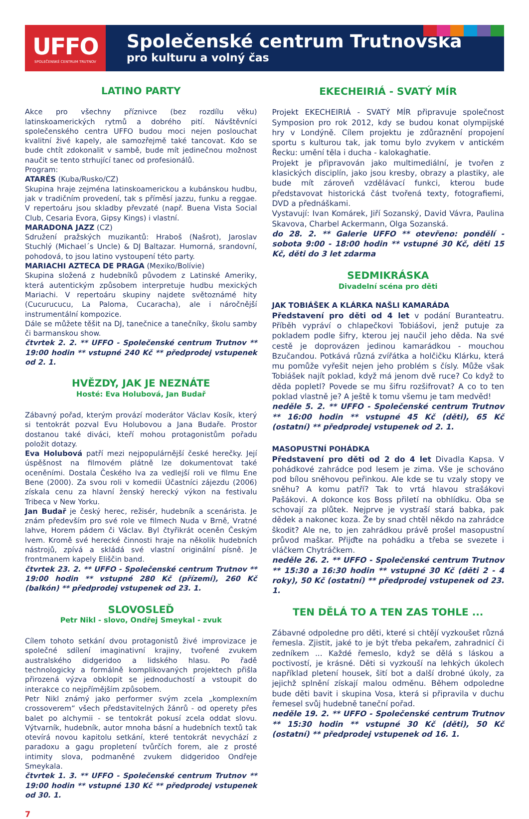UFFO
SPOLEČENSKÉ CENTRUM TRUTNOV
Společenské centrum Trutnovska
pro kulturu a volný čas
LATINO PARTY
Akce pro všechny příznivce (bez rozdílu věku) latinskoamerických rytmů a dobrého pití. Návštěvníci společenského centra UFFO budou moci nejen poslouchat kvalitní živé kapely, ale samozřejmě také tancovat. Kdo se bude chtít zdokonalit v sambě, bude mít jedinečnou možnost naučit se tento strhující tanec od profesionálů.
Program:
ATARÉS (Kuba/Rusko/CZ)
Skupina hraje zejména latinskoamerickou a kubánskou hudbu, jak v tradičním provedení, tak s příměsí jazzu, funku a reggae. V repertoáru jsou skladby převzaté (např. Buena Vista Social Club, Cesaria Evora, Gipsy Kings) i vlastní.
MARADONA JAZZ (CZ)
Sdružení pražských muzikantů: Hraboš (Našrot), Jaroslav Stuchlý (Michael´s Uncle) & DJ Baltazar. Humorná, srandovní, pohodová, to jsou latino vystoupení této party.
MARIACHI AZTECA DE PRAGA (Mexiko/Bolívie)
Skupina složená z hudebníků původem z Latinské Ameriky, která autentickým způsobem interpretuje hudbu mexických Mariachi. V repertoáru skupiny najdete světoznámé hity (Cucurucucu, La Paloma, Cucaracha), ale i náročnější instrumentální kompozice.
Dále se můžete těšit na DJ, tanečnice a tanečníky, školu samby či barmanskou show.
čtvrtek 2. 2. ** UFFO - Společenské centrum Trutnov ** 19:00 hodin ** vstupné 240 Kč ** předprodej vstupenek od 2. 1.
HVĚZDY, JAK JE NEZNÁTE
Hosté: Eva Holubová, Jan Budař
Zábavný pořad, kterým provází moderátor Václav Kosík, který si tentokrát pozval Evu Holubovou a Jana Budaře. Prostor dostanou také diváci, kteří mohou protagonistům pořadu položit dotazy.
Eva Holubová patří mezi nejpopulárnější české herečky. Její úspěšnost na filmovém plátně lze dokumentovat také oceněními. Dostala Českého lva za vedlejší roli ve filmu Ene Bene (2000). Za svou roli v komedii Účastníci zájezdu (2006) získala cenu za hlavní ženský herecký výkon na festivalu Tribeca v New Yorku.
Jan Budař je český herec, režisér, hudebník a scenárista. Je znám především pro své role ve filmech Nuda v Brně, Vratné lahve, Horem pádem či Václav. Byl čtyřikrát oceněn Českým lvem. Kromě své herecké činnosti hraje na několik hudebních nástrojů, zpívá a skládá své vlastní originální písně. Je frontmanem kapely Eliščin band.
čtvrtek 23. 2. ** UFFO - Společenské centrum Trutnov ** 19:00 hodin ** vstupné 280 Kč (přízemí), 260 Kč (balkón) ** předprodej vstupenek od 23. 1.
SLOVOSLEĎ
Petr Nikl - slovo, Ondřej Smeykal - zvuk
Cílem tohoto setkání dvou protagonistů živé improvizace je společné sdílení imaginativní krajiny, tvořené zvukem australského didgeridoo a lidského hlasu. Po řadě technologicky a formálně komplikovaných projektech přišla přirozená výzva obklopit se jednoduchostí a vstoupit do interakce co nejpřímějším způsobem.
Petr Nikl známý jako performer svým zcela „komplexním crossoverem“ všech představitelných žánrů - od operety přes balet po alchymii - se tentokrát pokusí zcela oddat slovu. Výtvarník, hudebník, autor mnoha básní a hudebních textů tak otevírá novou kapitolu setkání, které tentokrát nevychází z paradoxu a gagu propletení tvůrčích forem, ale z prosté intimity slova, podmaněné zvukem didgeridoo Ondřeje Smeykala.
čtvrtek 1. 3. ** UFFO - Společenské centrum Trutnov ** 19:00 hodin ** vstupné 130 Kč ** předprodej vstupenek od 30. 1.
EKECHEIRIÁ - SVATÝ MÍR
Projekt EKECHEIRIÁ - SVATÝ MÍR připravuje společnost Symposion pro rok 2012, kdy se budou konat olympijské hry v Londýně. Cílem projektu je zdůraznění propojení sportu s kulturou tak, jak tomu bylo zvykem v antickém Řecku: umění těla i ducha - kalokaghatie.
Projekt je připravován jako multimediální, je tvořen z klasických disciplín, jako jsou kresby, obrazy a plastiky, ale bude mít zároveň vzdělávací funkci, kterou bude představovat historická část tvořená texty, fotografiemi, DVD a přednáškami.
Vystavují: Ivan Komárek, Jiří Sozanský, David Vávra, Paulina Skavova, Charbel Ackermann, Olga Sozanská.
do 28. 2. ** Galerie UFFO ** otevřeno: pondělí - sobota 9:00 - 18:00 hodin ** vstupné 30 Kč, děti 15 Kč, děti do 3 let zdarma
SEDMIKRÁSKA
Divadelní scéna pro děti
JAK TOBIÁŠEK A KLÁRKA NAŠLI KAMARÁDA
Představení pro děti od 4 let v podání Buranteatru. Příběh vypráví o chlapečkovi Tobiášovi, jenž putuje za pokladem podle šifry, kterou jej naučil jeho děda. Na své cestě je doprovázen jedinou kamarádkou - mouchou Bzučandou. Potkává různá zvířátka a holčičku Klárku, která mu pomůže vyřešit nejen jeho problém s čísly. Může však Tobiášek najít poklad, když má jenom dvě ruce? Co když to děda popletl? Povede se mu šifru rozšifrovat? A co to ten poklad vlastně je? A ještě k tomu všemu je tam medvěd!
neděle 5. 2. ** UFFO - Společenské centrum Trutnov ** 16:00 hodin ** vstupné 45 Kč (děti), 65 Kč (ostatní) ** předprodej vstupenek od 2. 1.
MASOPUSTNÍ POHÁDKA
Představení pro děti od 2 do 4 let Divadla Kapsa. V pohádkové zahrádce pod lesem je zima. Vše je schováno pod bílou sněhovou peřinkou. Ale kde se tu vzaly stopy ve sněhu? A komu patří? Tak to vrtá hlavou strašákovi Pašákovi. A dokonce kos Boss přiletí na obhlídku. Oba se schovají za plůtek. Nejprve je vystraší stará babka, pak dědek a nakonec koza. Že by snad chtěl někdo na zahrádce škodit? Ale ne, to jen zahrádkou právě prošel masopustní průvod maškar. Přijďte na pohádku a třeba se svezete i vláčkem Chytráčkem.
neděle 26. 2. ** UFFO - Společenské centrum Trutnov ** 15:30 a 16:30 hodin ** vstupné 30 Kč (děti 2 - 4 roky), 50 Kč (ostatní) ** předprodej vstupenek od 23. 1.
TEN DĚLÁ TO A TEN ZAS TOHLE ...
Zábavné odpoledne pro děti, které si chtějí vyzkoušet různá řemesla. Zjistit, jaké to je být třeba pekařem, zahradnicí či zedníkem ... Každé řemeslo, když se dělá s láskou a poctivostí, je krásné. Děti si vyzkouší na lehkých úkolech například pletení housek, šití bot a další drobné úkoly, za jejichž splnění získají malou odměnu. Během odpoledne bude děti bavit i skupina Vosa, která si připravila v duchu řemesel svůj hudebně taneční pořad.
neděle 19. 2. ** UFFO - Společenské centrum Trutnov ** 15:30 hodin ** vstupné 30 Kč (děti), 50 Kč (ostatní) ** předprodej vstupenek od 16. 1.
7